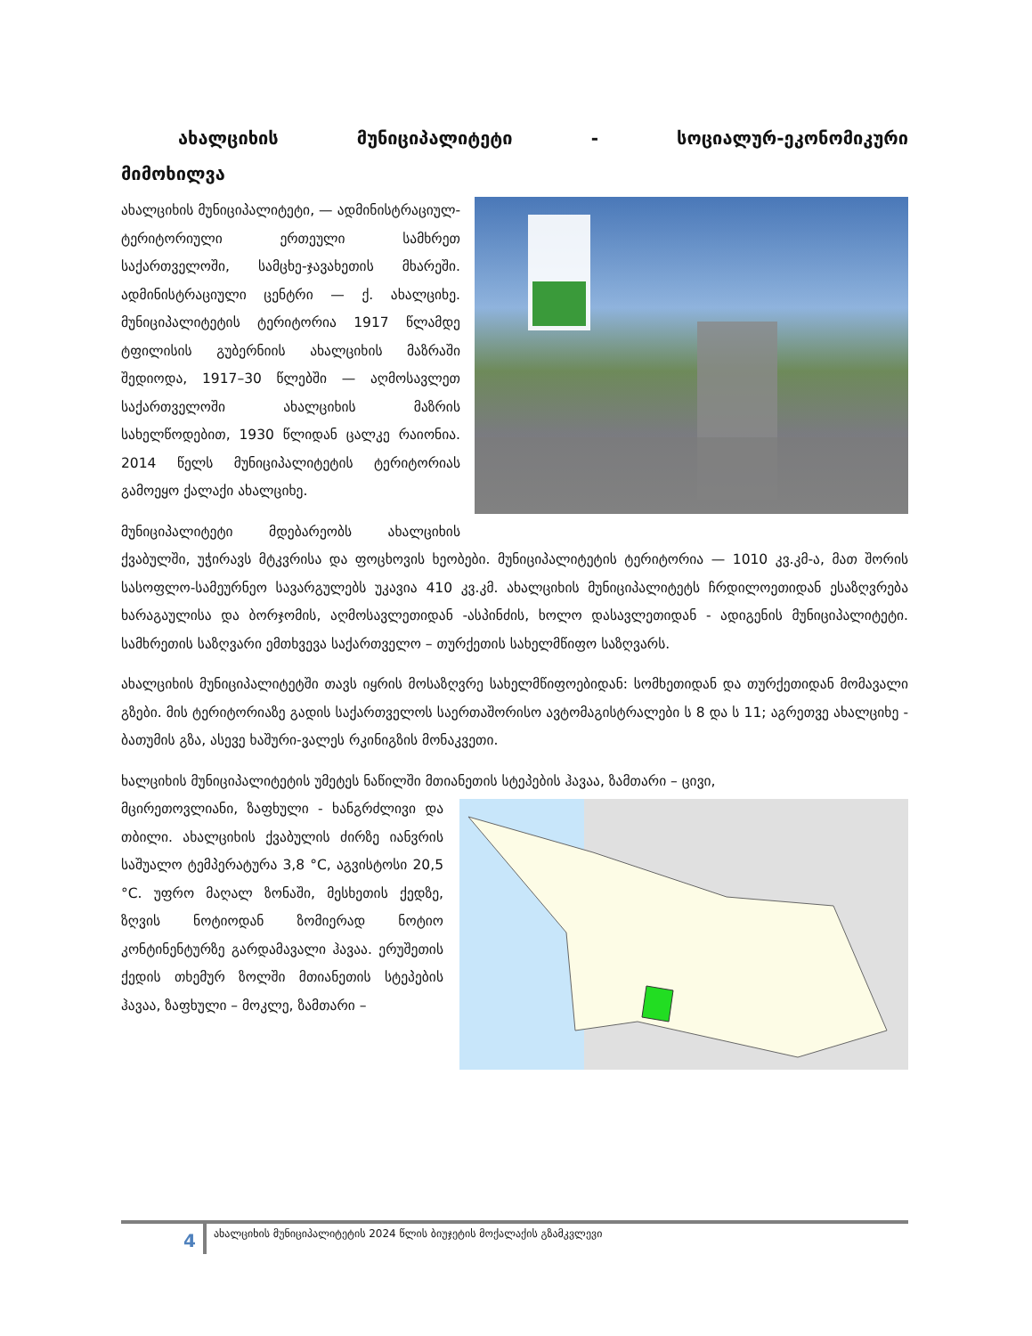ახალციხის მუნიციპალიტეტი - სოციალურ-ეკონომიკური
მიმოხილვა
ახალციხის მუნიციპალიტეტი, — ადმინისტრაციულ-ტერიტორიული ერთეული სამხრეთ საქართველოში, სამცხე-ჯავახეთის მხარეში. ადმინისტრაციული ცენტრი — ქ. ახალციხე. მუნიციპალიტეტის ტერიტორია 1917 წლამდე ტფილისის გუბერნიის ახალციხის მაზრაში შედიოდა, 1917–30 წლებში — აღმოსავლეთ საქართველოში ახალციხის მაზრის სახელწოდებით, 1930 წლიდან ცალკე რაიონია. 2014 წელს მუნიციპალიტეტის ტერიტორიას გამოეყო ქალაქი ახალციხე.
მუნიციპალიტეტი მდებარეობს ახალციხის ქვაბულში, უჭირავს მტკვრისა და ფოცხოვის ხეობები. მუნიციპალიტეტის ტერიტორია — 1010 კვ.კმ-ა, მათ შორის სასოფლო-სამეურნეო სავარგულებს უკავია 410 კვ.კმ. ახალციხის მუნიციპალიტეტს ჩრდილოეთიდან ესაზღვრება ხარაგაულისა და ბორჯომის, აღმოსავლეთიდან -ასპინძის, ხოლო დასავლეთიდან - ადიგენის მუნიციპალიტეტი. სამხრეთის საზღვარი ემთხვევა საქართველო – თურქეთის სახელმწიფო საზღვარს.
ახალციხის მუნიციპალიტეტში თავს იყრის მოსაზღვრე სახელმწიფოებიდან: სომხეთიდან და თურქეთიდან მომავალი გზები. მის ტერიტორიაზე გადის საქართველოს საერთაშორისო ავტომაგისტრალები ს 8 და ს 11; აგრეთვე ახალციხე - ბათუმის გზა, ასევე ხაშური-ვალეს რკინიგზის მონაკვეთი.
ხალციხის მუნიციპალიტეტის უმეტეს ნაწილში მთიანეთის სტეპების ჰავაა, ზამთარი – ცივი,
მცირეთოვლიანი, ზაფხული - ხანგრძლივი და თბილი. ახალციხის ქვაბულის ძირზე იანვრის საშუალო ტემპერატურა 3,8 °C, აგვისტოსი 20,5 °C. უფრო მაღალ ზონაში, მესხეთის ქედზე, ზღვის ნოტიოდან ზომიერად ნოტიო კონტინენტურზე გარდამავალი ჰავაა. ერუშეთის ქედის თხემურ ზოლში მთიანეთის სტეპების ჰავაა, ზაფხული – მოკლე, ზამთარი –
4 ახალციხის მუნიციპალიტეტის 2024 წლის ბიუჯეტის მოქალაქის გზამკვლევი